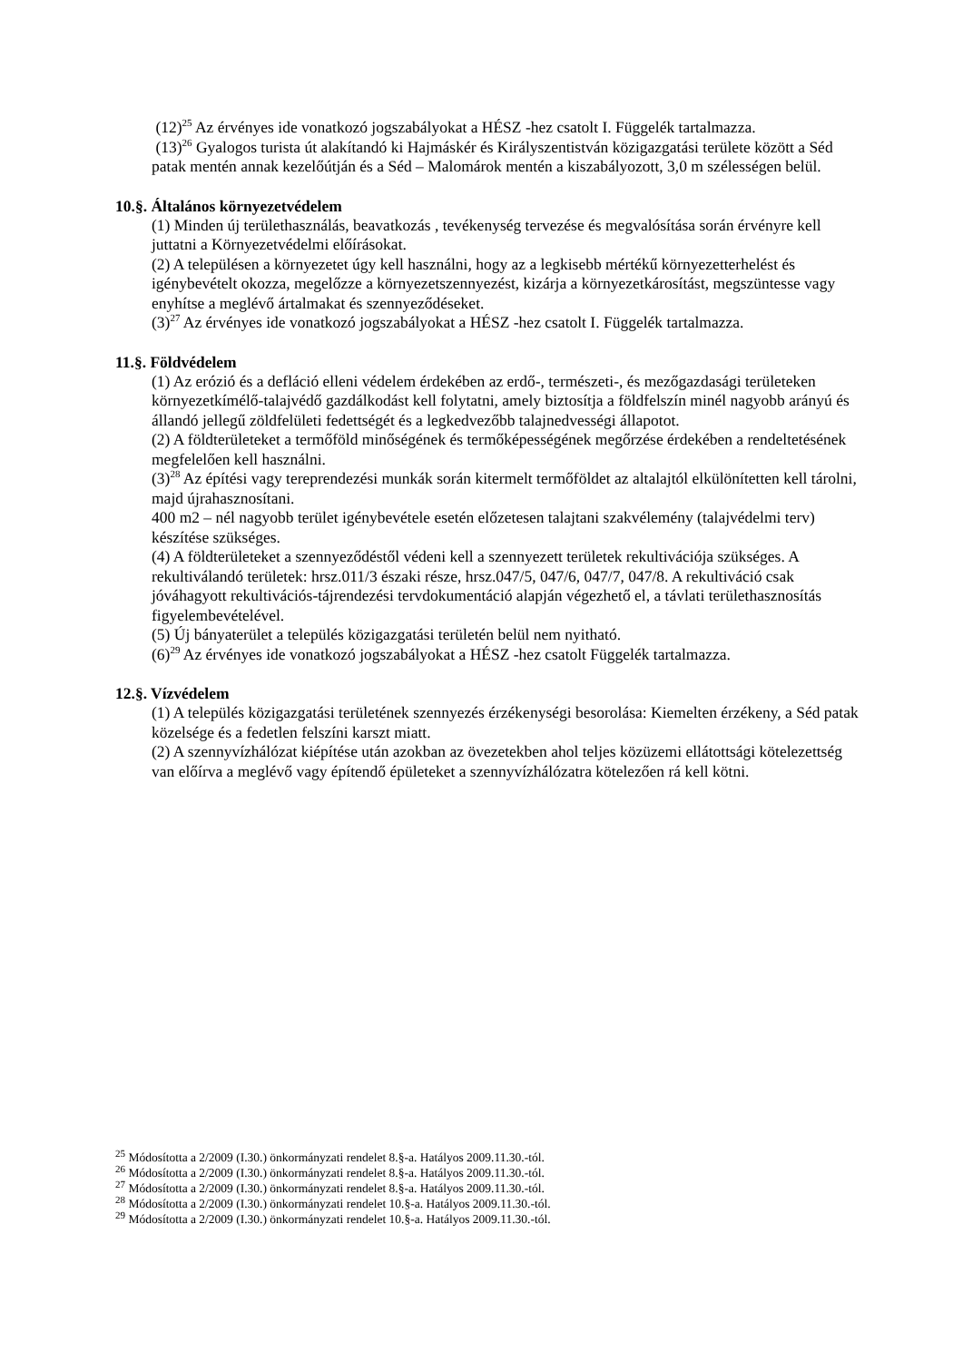(12)<sup>25</sup> Az érvényes ide vonatkozó jogszabályokat a HÉSZ -hez csatolt I. Függelék tartalmazza.
(13)<sup>26</sup> Gyalogos turista út alakítandó ki Hajmáskér és Királyszentistván közigazgatási területe között a Séd patak mentén annak kezelőútján és a Séd – Malomárok mentén a kiszabályozott, 3,0 m szélességen belül.
10.§. Általános környezetvédelem
(1) Minden új területhasználás, beavatkozás , tevékenység tervezése és megvalósítása során érvényre kell juttatni a Környezetvédelmi előírásokat.
(2) A településen a környezetet úgy kell használni, hogy az a legkisebb mértékű környezetterhelést és igénybevételt okozza, megelőzze a környezetszennyezést, kizárja a környezetkárosítást, megszüntesse vagy enyhítse a meglévő ártalmakat és szennyeződéseket.
(3)<sup>27</sup> Az érvényes ide vonatkozó jogszabályokat a HÉSZ -hez csatolt I. Függelék tartalmazza.
11.§. Földvédelem
(1) Az erózió és a defláció elleni védelem érdekében az erdő-, természeti-, és mezőgazdasági területeken környezetkímélő-talajvédő gazdálkodást kell folytatni, amely biztosítja a földfelszín minél nagyobb arányú és állandó jellegű zöldfelületi fedettségét és a legkedvezőbb talajnedvességi állapotot.
(2) A földterületeket a termőföld minőségének és termőképességének megőrzése érdekében a rendeltetésének megfelelően kell használni.
(3)<sup>28</sup> Az építési vagy tereprendezési munkák során kitermelt termőföldet az altalajtól elkülönítetten kell tárolni, majd újrahasznosítani.
400 m2 – nél nagyobb terület igénybevétele esetén előzetesen talajtani szakvélemény (talajvédelmi terv) készítése szükséges.
(4) A földterületeket a szennyeződéstől védeni kell a szennyezett területek rekultivációja szükséges. A rekultiválandó területek: hrsz.011/3 északi része, hrsz.047/5, 047/6, 047/7, 047/8. A rekultiváció csak jóváhagyott rekultivációs-tájrendezési tervdokumentáció alapján végezhető el, a távlati területhasznosítás figyelembevételével.
(5) Új bányaterület a település közigazgatási területén belül nem nyitható.
(6)<sup>29</sup> Az érvényes ide vonatkozó jogszabályokat a HÉSZ -hez csatolt Függelék tartalmazza.
12.§. Vízvédelem
(1) A település közigazgatási területének szennyezés érzékenységi besorolása: Kiemelten érzékeny, a Séd patak közelsége és a fedetlen felszíni karszt miatt.
(2) A szennyvízhálózat kiépítése után azokban az övezetekben ahol teljes közüzemi ellátottsági kötelezettség van előírva a meglévő vagy építendő épületeket a szennyvízhálózatra kötelezően rá kell kötni.
<sup>25</sup> Módosította a 2/2009 (I.30.) önkormányzati rendelet 8.§-a. Hatályos 2009.11.30.-tól.
<sup>26</sup> Módosította a 2/2009 (I.30.) önkormányzati rendelet 8.§-a. Hatályos 2009.11.30.-tól.
<sup>27</sup> Módosította a 2/2009 (I.30.) önkormányzati rendelet 8.§-a. Hatályos 2009.11.30.-tól.
<sup>28</sup> Módosította a 2/2009 (I.30.) önkormányzati rendelet 10.§-a. Hatályos 2009.11.30.-tól.
<sup>29</sup> Módosította a 2/2009 (I.30.) önkormányzati rendelet 10.§-a. Hatályos 2009.11.30.-tól.